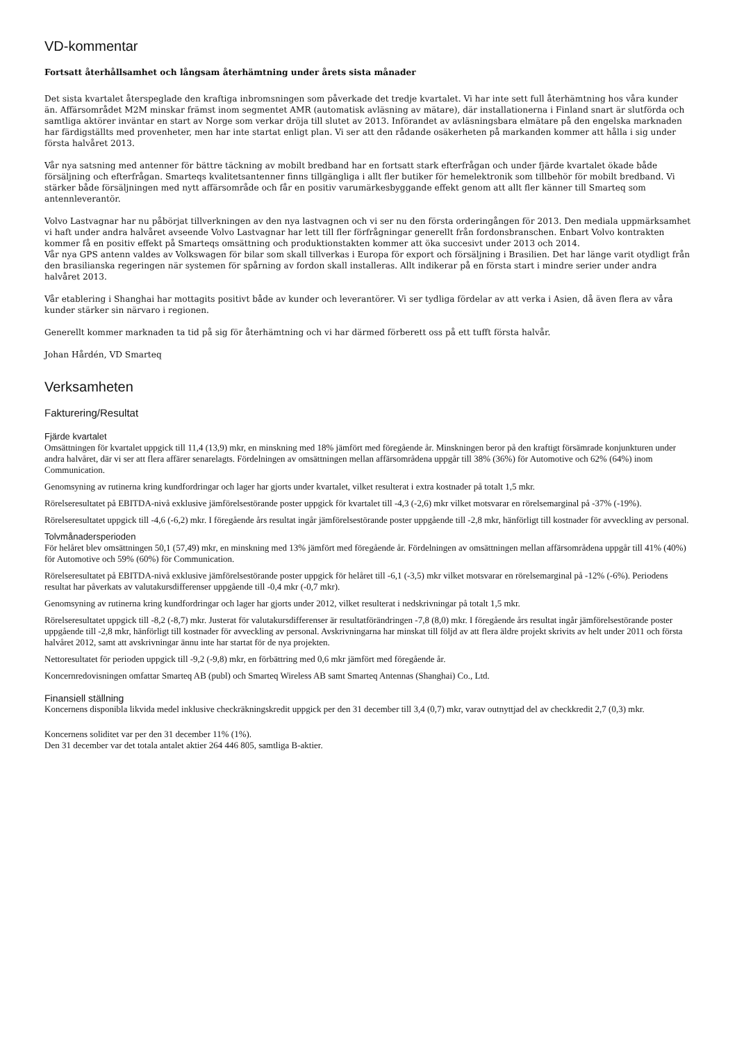VD-kommentar
Fortsatt återhållsamhet och långsam återhämtning under årets sista månader
Det sista kvartalet återspeglade den kraftiga inbromsningen som påverkade det tredje kvartalet. Vi har inte sett full återhämtning hos våra kunder än. Affärsområdet M2M minskar främst inom segmentet AMR (automatisk avläsning av mätare), där installationerna i Finland snart är slutförda och samtliga aktörer inväntar en start av Norge som verkar dröja till slutet av 2013. Införandet av avläsningsbara elmätare på den engelska marknaden har färdigställts med provenheter, men har inte startat enligt plan. Vi ser att den rådande osäkerheten på markanden kommer att hålla i sig under första halvåret 2013.
Vår nya satsning med antenner för bättre täckning av mobilt bredband har en fortsatt stark efterfrågan och under fjärde kvartalet ökade både försäljning och efterfrågan. Smarteqs kvalitetsantenner finns tillgängliga i allt fler butiker för hemelektronik som tillbehör för mobilt bredband. Vi stärker både försäljningen med nytt affärsområde och får en positiv varumärkesbyggande effekt genom att allt fler känner till Smarteq som antennleverantör.
Volvo Lastvagnar har nu påbörjat tillverkningen av den nya lastvagnen och vi ser nu den första orderingången för 2013. Den mediala uppmärksamhet vi haft under andra halvåret avseende Volvo Lastvagnar har lett till fler förfrågningar generellt från fordonsbranschen. Enbart Volvo kontrakten kommer få en positiv effekt på Smarteqs omsättning och produktionstakten kommer att öka succesivt under 2013 och 2014.
Vår nya GPS antenn valdes av Volkswagen för bilar som skall tillverkas i Europa för export och försäljning i Brasilien. Det har länge varit otydligt från den brasilianska regeringen när systemen för spårning av fordon skall installeras. Allt indikerar på en första start i mindre serier under andra halvåret 2013.
Vår etablering i Shanghai har mottagits positivt både av kunder och leverantörer. Vi ser tydliga fördelar av att verka i Asien, då även flera av våra kunder stärker sin närvaro i regionen.
Generellt kommer marknaden ta tid på sig för återhämtning och vi har därmed förberett oss på ett tufft första halvår.
Johan Hårdén, VD Smarteq
Verksamheten
Fakturering/Resultat
Fjärde kvartalet
Omsättningen för kvartalet uppgick till 11,4 (13,9) mkr, en minskning med 18% jämfört med föregående år. Minskningen beror på den kraftigt försämrade konjunkturen under andra halvåret, där vi ser att flera affärer senarelagts. Fördelningen av omsättningen mellan affärsområdena uppgår till 38% (36%) för Automotive och 62% (64%) inom Communication.
Genomsyning av rutinerna kring kundfordringar och lager har gjorts under kvartalet, vilket resulterat i extra kostnader på totalt 1,5 mkr.
Rörelseresultatet på EBITDA-nivå exklusive jämförelsestörande poster uppgick för kvartalet till -4,3 (-2,6) mkr vilket motsvarar en rörelsemarginal på -37% (-19%).
Rörelseresultatet uppgick till -4,6 (-6,2) mkr. I föregående års resultat ingår jämförelsestörande poster uppgående till -2,8 mkr, hänförligt till kostnader för avveckling av personal.
Tolvmånadersperioden
För helåret blev omsättningen 50,1 (57,49) mkr, en minskning med 13% jämfört med föregående år. Fördelningen av omsättningen mellan affärsområdena uppgår till 41% (40%) för Automotive och 59% (60%) för Communication.
Rörelseresultatet på EBITDA-nivå exklusive jämförelsestörande poster uppgick för helåret till -6,1 (-3,5) mkr vilket motsvarar en rörelsemarginal på -12% (-6%). Periodens resultat har påverkats av valutakursdifferenser uppgående till -0,4 mkr (-0,7 mkr).
Genomsyning av rutinerna kring kundfordringar och lager har gjorts under 2012, vilket resulterat i nedskrivningar på totalt 1,5 mkr.
Rörelseresultatet uppgick till -8,2 (-8,7) mkr. Justerat för valutakursdifferenser är resultatförändringen -7,8 (8,0) mkr. I föregående års resultat ingår jämförelsestörande poster uppgående till -2,8 mkr, hänförligt till kostnader för avveckling av personal. Avskrivningarna har minskat till följd av att flera äldre projekt skrivits av helt under 2011 och första halvåret 2012, samt att avskrivningar ännu inte har startat för de nya projekten.
Nettoresultatet för perioden uppgick till -9,2 (-9,8) mkr, en förbättring med 0,6 mkr jämfört med föregående år.
Koncernredovisningen omfattar Smarteq AB (publ) och Smarteq Wireless AB samt Smarteq Antennas (Shanghai) Co., Ltd.
Finansiell ställning
Koncernens disponibla likvida medel inklusive checkräkningskredit uppgick per den 31 december till 3,4 (0,7) mkr, varav outnyttjad del av checkkredit 2,7 (0,3) mkr.
Koncernens soliditet var per den 31 december 11% (1%).
Den 31 december var det totala antalet aktier 264 446 805, samtliga B-aktier.